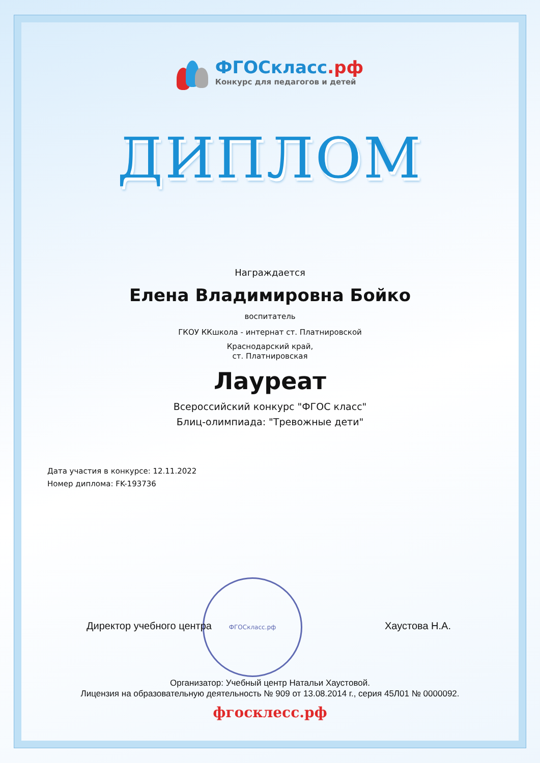ФГОСкласс.рф
ФГОСкласс.рф
Конкурс для педагогов и детей
ДИПЛОМ
Награждается
Елена Владимировна Бойко
воспитатель
ГКОУ ККшкола - интернат ст. Платнировской
Краснодарский край,
ст. Платнировская
Лауреат
Всероссийский конкурс "ФГОС класс"
Блиц-олимпиада: "Тревожные дети"
Дата участия в конкурсе: 12.11.2022
Номер диплома: FK-193736
Директор учебного центра Хаустова Н.А.
Организатор: Учебный центр Натальи Хаустовой.
Лицензия на образовательную деятельность № 909 от 13.08.2014 г., серия 45Л01 № 0000092.
фгосклесс.рф